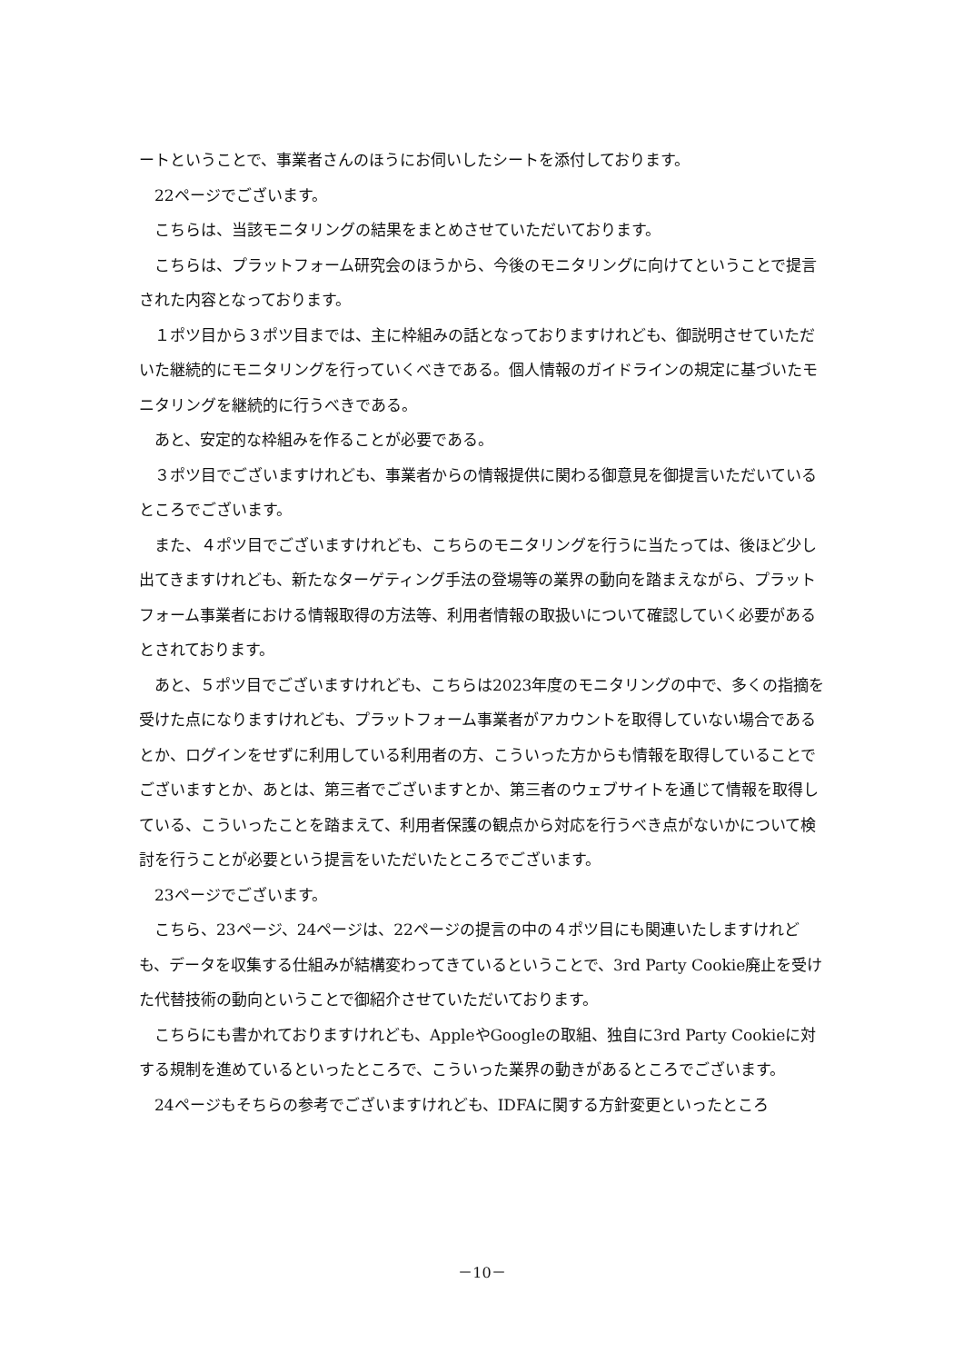ートということで、事業者さんのほうにお伺いしたシートを添付しております。
22ページでございます。
こちらは、当該モニタリングの結果をまとめさせていただいております。
こちらは、プラットフォーム研究会のほうから、今後のモニタリングに向けてということで提言された内容となっております。
１ポツ目から３ポツ目までは、主に枠組みの話となっておりますけれども、御説明させていただいた継続的にモニタリングを行っていくべきである。個人情報のガイドラインの規定に基づいたモニタリングを継続的に行うべきである。
あと、安定的な枠組みを作ることが必要である。
３ポツ目でございますけれども、事業者からの情報提供に関わる御意見を御提言いただいているところでございます。
また、４ポツ目でございますけれども、こちらのモニタリングを行うに当たっては、後ほど少し出てきますけれども、新たなターゲティング手法の登場等の業界の動向を踏まえながら、プラットフォーム事業者における情報取得の方法等、利用者情報の取扱いについて確認していく必要があるとされております。
あと、５ポツ目でございますけれども、こちらは2023年度のモニタリングの中で、多くの指摘を受けた点になりますけれども、プラットフォーム事業者がアカウントを取得していない場合であるとか、ログインをせずに利用している利用者の方、こういった方からも情報を取得していることでございますとか、あとは、第三者でございますとか、第三者のウェブサイトを通じて情報を取得している、こういったことを踏まえて、利用者保護の観点から対応を行うべき点がないかについて検討を行うことが必要という提言をいただいたところでございます。
23ページでございます。
こちら、23ページ、24ページは、22ページの提言の中の４ポツ目にも関連いたしますけれども、データを収集する仕組みが結構変わってきているということで、3rd Party Cookie廃止を受けた代替技術の動向ということで御紹介させていただいております。
こちらにも書かれておりますけれども、AppleやGoogleの取組、独自に3rd Party Cookieに対する規制を進めているといったところで、こういった業界の動きがあるところでございます。
24ページもそちらの参考でございますけれども、IDFAに関する方針変更といったところ
－10－